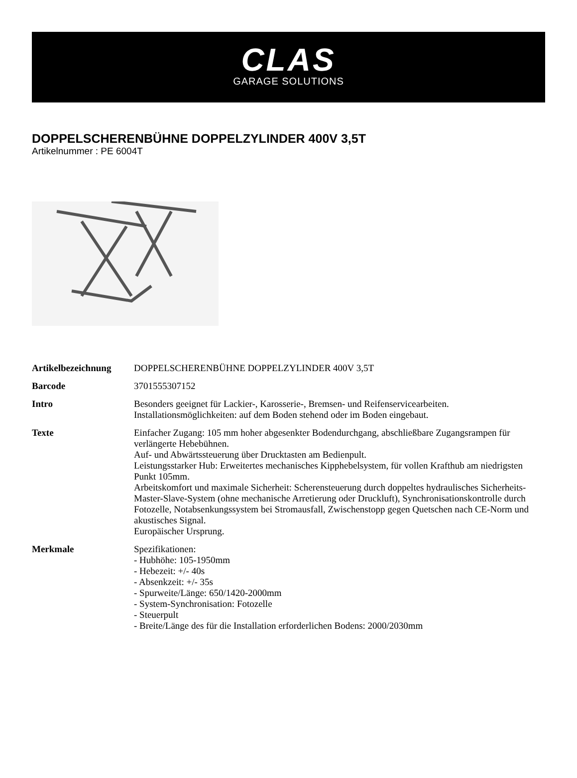CLAS
GARAGE SOLUTIONS
DOPPELSCHERENBÜHNE DOPPELZYLINDER 400V 3,5T
Artikelnummer : PE 6004T
| Artikelbezeichnung | DOPPELSCHERENBÜHNE DOPPELZYLINDER 400V 3,5T |
| Barcode | 3701555307152 |
| Intro | Besonders geeignet für Lackier-, Karosserie-, Bremsen- und Reifenservicearbeiten. Installationsmöglichkeiten: auf dem Boden stehend oder im Boden eingebaut. |
| Texte | Einfacher Zugang: 105 mm hoher abgesenkter Bodendurchgang, abschließbare Zugangsrampen für verlängerte Hebebühnen. Auf- und Abwärtssteuerung über Drucktasten am Bedienpult. Leistungsstarker Hub: Erweitertes mechanisches Kipphebelsystem, für vollen Krafthub am niedrigsten Punkt 105mm. Arbeitskomfort und maximale Sicherheit: Scherensteuerung durch doppeltes hydraulisches Sicherheits-Master-Slave-System (ohne mechanische Arretierung oder Druckluft), Synchronisationskontrolle durch Fotozelle, Notabsenkungssystem bei Stromausfall, Zwischenstopp gegen Quetschen nach CE-Norm und akustisches Signal. Europäischer Ursprung. |
| Merkmale | Spezifikationen: - Hubhöhe: 105-1950mm - Hebezeit: +/- 40s - Absenkzeit: +/- 35s - Spurweite/Länge: 650/1420-2000mm - System-Synchronisation: Fotozelle - Steuerpult - Breite/Länge des für die Installation erforderlichen Bodens: 2000/2030mm |